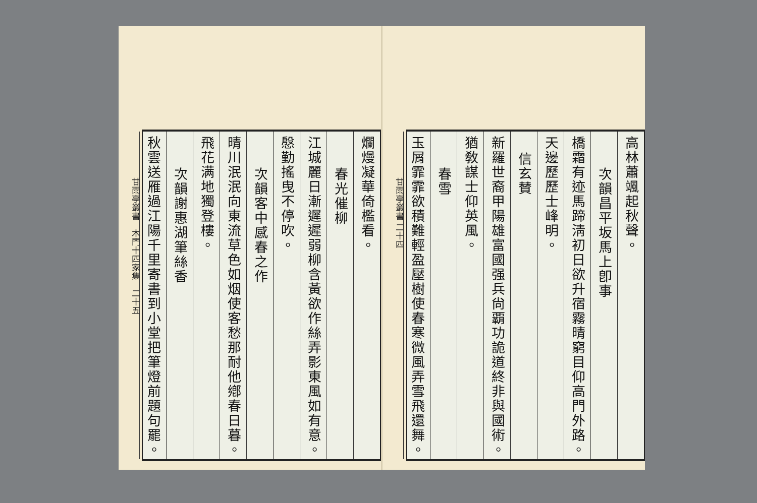高林蕭颯起秋聲。
次韻昌平坂馬上卽事
橋霜有迹馬蹄淸初日欲升宿霧晴窮目仰高門外路。
天邊歷歷士峰明。
信玄賛
新羅世裔甲陽雄富國强兵尙覇功詭道終非與國術。
猶敎謀士仰英風。
春雪
玉屑霏霏欲積難輕盈壓樹使春寒微風弄雪飛還舞。
甘雨亭叢書 二十四
爛熳凝華倚檻看。
春光催柳
江城麗日漸遲遲弱柳含黃欲作絲弄影東風如有意。
慇勤搖曳不停吹。
次韻客中感春之作
晴川泯泯向東流草色如烟使客愁那耐他鄕春日暮。
飛花满地獨登樓。
次韻謝惠湖筆絲香
秋雲送雁過江陽千里寄書到小堂把筆燈前題句罷。
甘雨亭叢書　木門十四家集　二十五